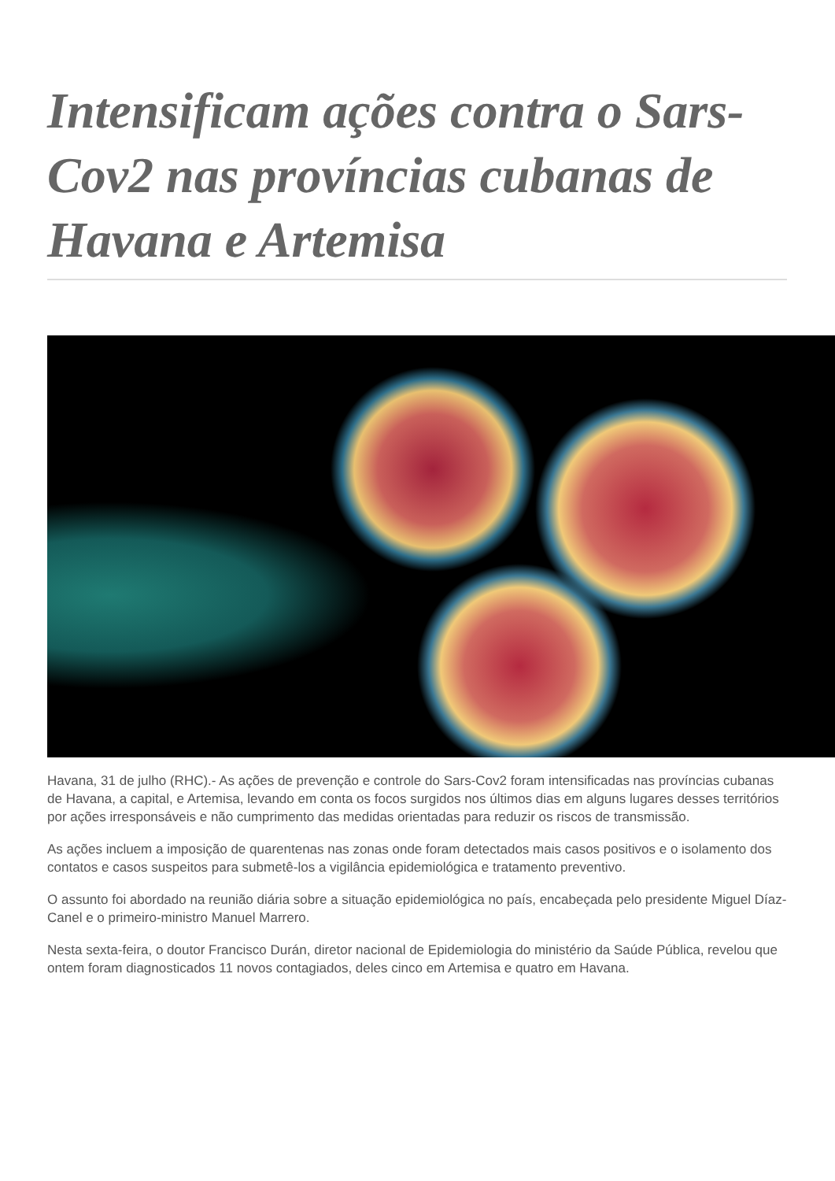Intensificam ações contra o Sars-Cov2 nas províncias cubanas de Havana e Artemisa
Havana, 31 de julho (RHC).- As ações de prevenção e controle do Sars-Cov2 foram intensificadas nas províncias cubanas de Havana, a capital, e Artemisa, levando em conta os focos surgidos nos últimos dias em alguns lugares desses territórios por ações irresponsáveis e não cumprimento das medidas orientadas para reduzir os riscos de transmissão.
As ações incluem a imposição de quarentenas nas zonas onde foram detectados mais casos positivos e o isolamento dos contatos e casos suspeitos para submetê-los a vigilância epidemiológica e tratamento preventivo.
O assunto foi abordado na reunião diária sobre a situação epidemiológica no país, encabeçada pelo presidente Miguel Díaz-Canel e o primeiro-ministro Manuel Marrero.
Nesta sexta-feira, o doutor Francisco Durán, diretor nacional de Epidemiologia do ministério da Saúde Pública, revelou que ontem foram diagnosticados 11 novos contagiados, deles cinco em Artemisa e quatro em Havana.